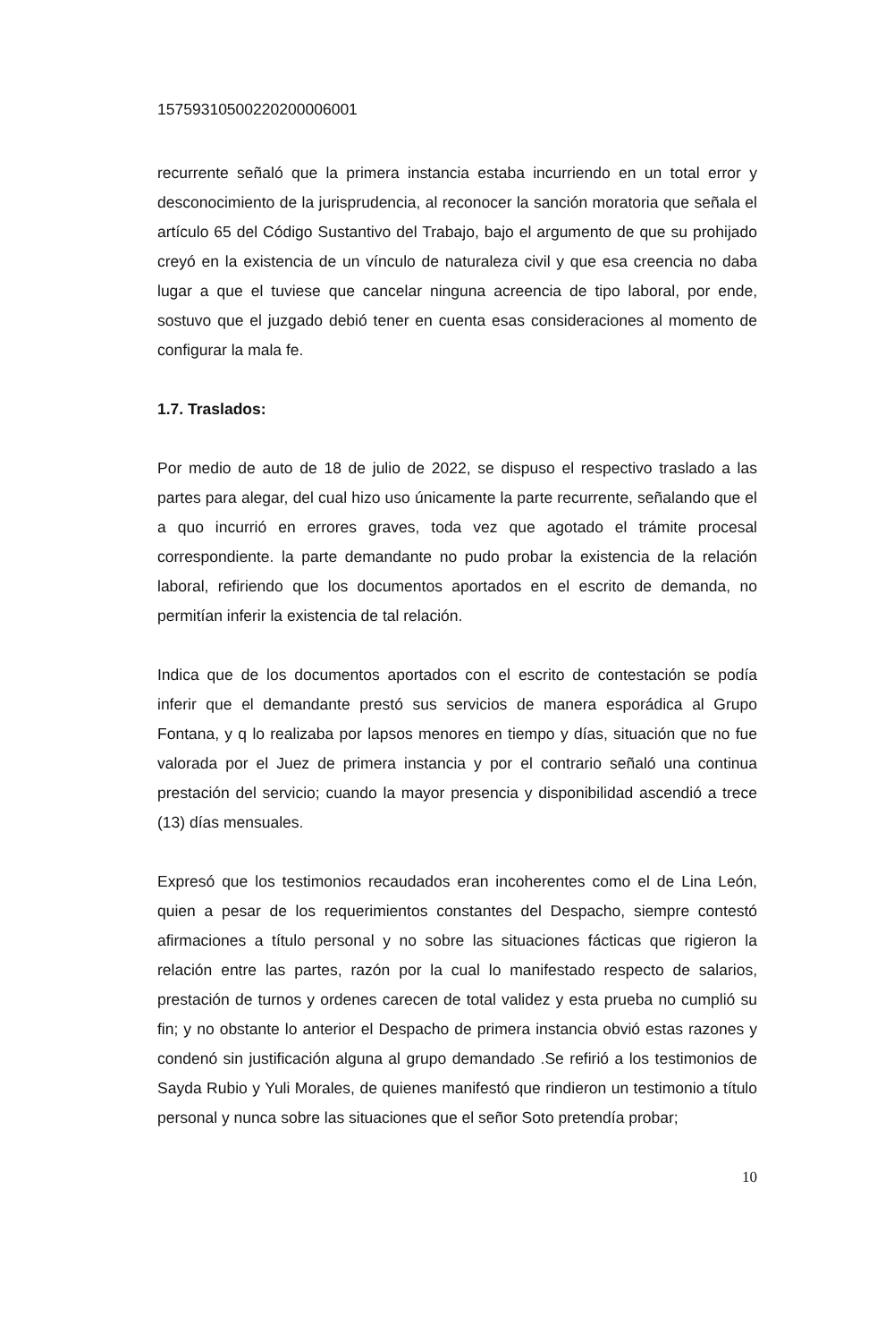15759310500220200006001
recurrente señaló que la primera instancia estaba incurriendo en un total error y desconocimiento de la jurisprudencia, al reconocer la sanción moratoria que señala el artículo 65 del Código Sustantivo del Trabajo, bajo el argumento de que su prohijado creyó en la existencia de un vínculo de naturaleza civil y que esa creencia no daba lugar a que el tuviese que cancelar ninguna acreencia de tipo laboral, por ende, sostuvo que el juzgado debió tener en cuenta esas consideraciones al momento de configurar la mala fe.
1.7. Traslados:
Por medio de auto de 18 de julio de 2022, se dispuso el respectivo traslado a las partes para alegar, del cual hizo uso únicamente la parte recurrente, señalando que el a quo incurrió en errores graves, toda vez que agotado el trámite procesal correspondiente. la parte demandante no pudo probar la existencia de la relación laboral, refiriendo que los documentos aportados en el escrito de demanda, no permitían inferir la existencia de tal relación.
Indica que de los documentos aportados con el escrito de contestación se podía inferir que el demandante prestó sus servicios de manera esporádica al Grupo Fontana, y q lo realizaba por lapsos menores en tiempo y días, situación que no fue valorada por el Juez de primera instancia y por el contrario señaló una continua prestación del servicio; cuando la mayor presencia y disponibilidad ascendió a trece (13) días mensuales.
Expresó que los testimonios recaudados eran incoherentes como el de Lina León, quien a pesar de los requerimientos constantes del Despacho, siempre contestó afirmaciones a título personal y no sobre las situaciones fácticas que rigieron la relación entre las partes, razón por la cual lo manifestado respecto de salarios, prestación de turnos y ordenes carecen de total validez y esta prueba no cumplió su fin; y no obstante lo anterior el Despacho de primera instancia obvió estas razones y condenó sin justificación alguna al grupo demandado .Se refirió a los testimonios de Sayda Rubio y Yuli Morales, de quienes manifestó que rindieron un testimonio a título personal y nunca sobre las situaciones que el señor Soto pretendía probar;
10